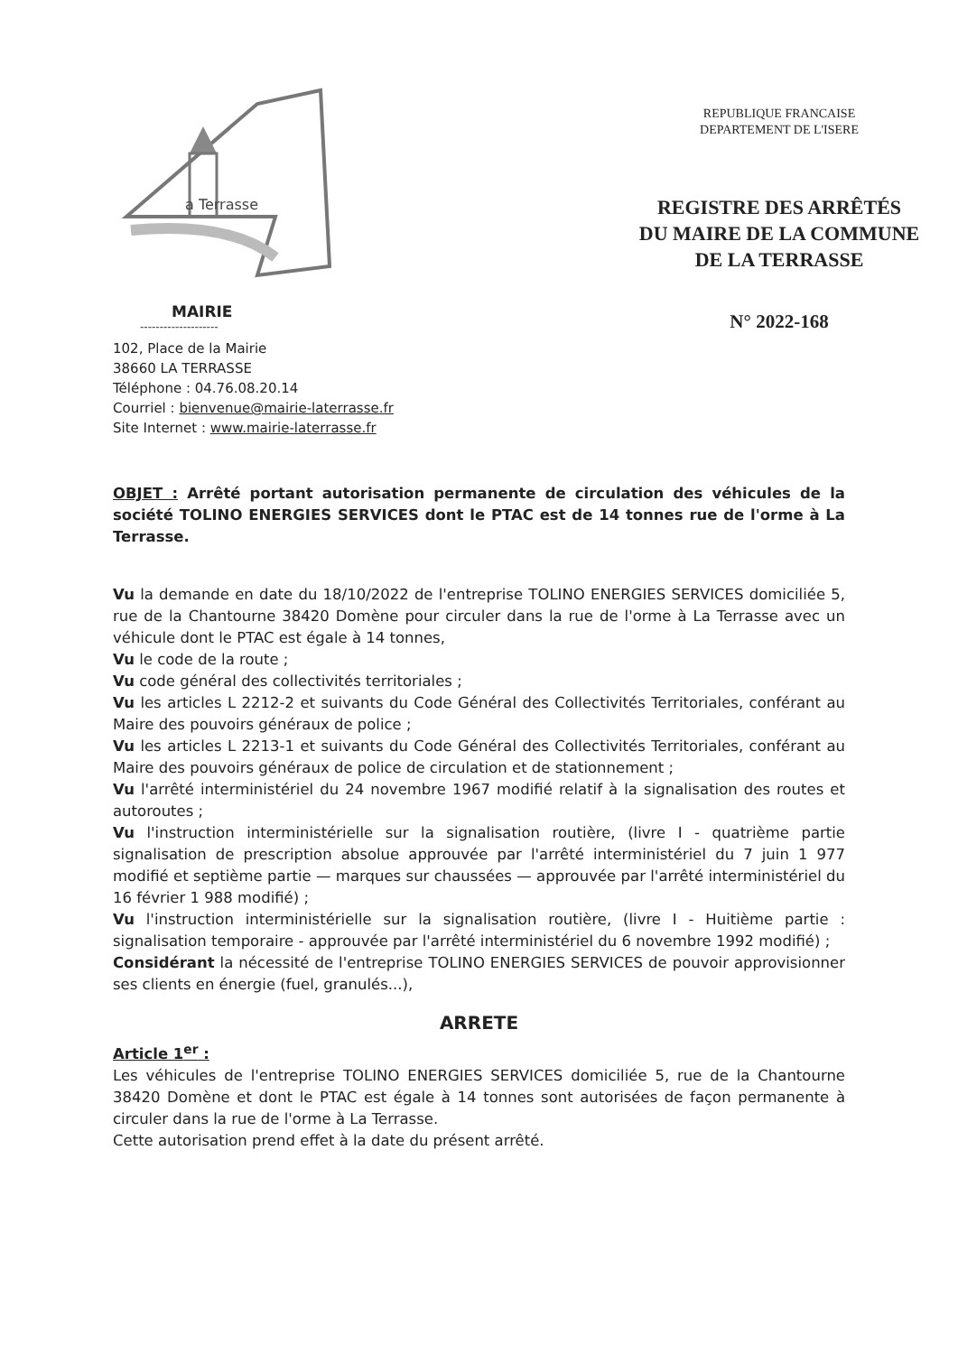a Terrasse
MAIRIE
--------------------
102, Place de la Mairie
38660 LA TERRASSE
Téléphone : 04.76.08.20.14
Courriel : bienvenue@mairie-laterrasse.fr
Site Internet : www.mairie-laterrasse.fr
REPUBLIQUE FRANCAISE
DEPARTEMENT DE L'ISERE
REGISTRE DES ARRÊTÉS
DU MAIRE DE LA COMMUNE
DE LA TERRASSE
N° 2022-168
OBJET : Arrêté portant autorisation permanente de circulation des véhicules de la société TOLINO ENERGIES SERVICES dont le PTAC est de 14 tonnes rue de l'orme à La Terrasse.
Vu la demande en date du 18/10/2022 de l'entreprise TOLINO ENERGIES SERVICES domiciliée 5, rue de la Chantourne 38420 Domène pour circuler dans la rue de l'orme à La Terrasse avec un véhicule dont le PTAC est égale à 14 tonnes,
Vu le code de la route ;
Vu code général des collectivités territoriales ;
Vu les articles L 2212-2 et suivants du Code Général des Collectivités Territoriales, conférant au Maire des pouvoirs généraux de police ;
Vu les articles L 2213-1 et suivants du Code Général des Collectivités Territoriales, conférant au Maire des pouvoirs généraux de police de circulation et de stationnement ;
Vu l'arrêté interministériel du 24 novembre 1967 modifié relatif à la signalisation des routes et autoroutes ;
Vu l'instruction interministérielle sur la signalisation routière, (livre I - quatrième partie signalisation de prescription absolue approuvée par l'arrêté interministériel du 7 juin 1 977 modifié et septième partie — marques sur chaussées — approuvée par l'arrêté interministériel du 16 février 1 988 modifié) ;
Vu l'instruction interministérielle sur la signalisation routière, (livre I - Huitième partie : signalisation temporaire - approuvée par l'arrêté interministériel du 6 novembre 1992 modifié) ;
Considérant la nécessité de l'entreprise TOLINO ENERGIES SERVICES de pouvoir approvisionner ses clients en énergie (fuel, granulés...),
ARRETE
Article 1<sup>er</sup> :
Les véhicules de l'entreprise TOLINO ENERGIES SERVICES domiciliée 5, rue de la Chantourne 38420 Domène et dont le PTAC est égale à 14 tonnes sont autorisées de façon permanente à circuler dans la rue de l'orme à La Terrasse.
Cette autorisation prend effet à la date du présent arrêté.